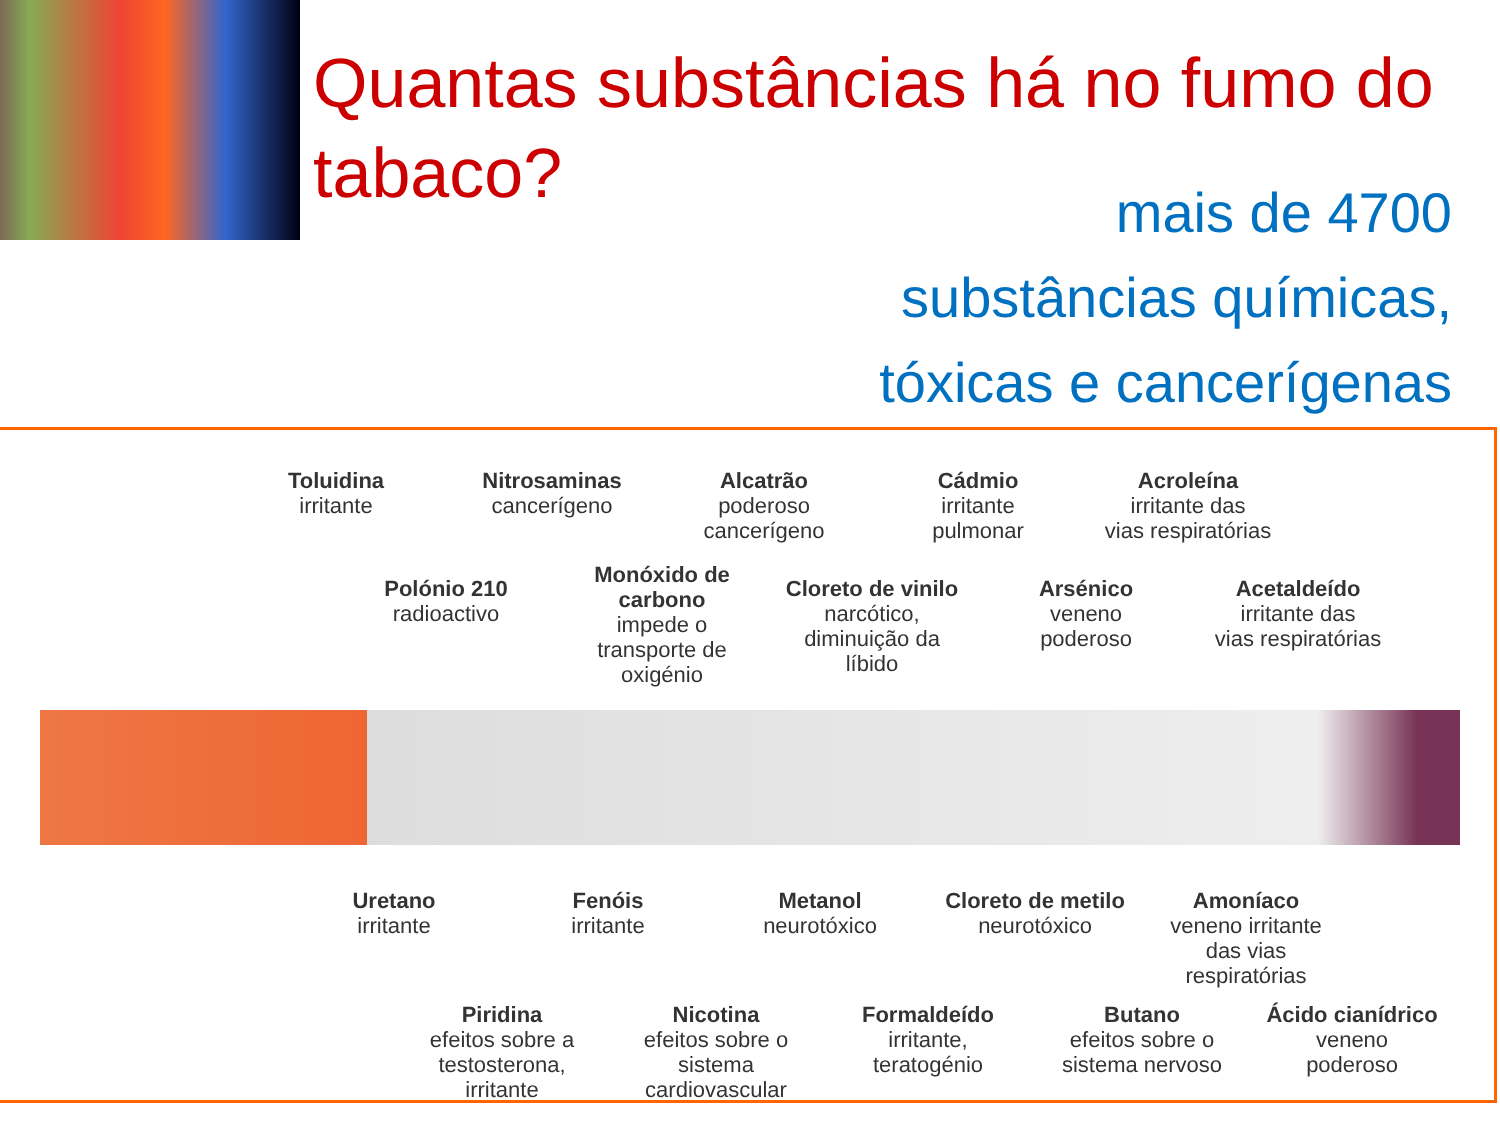Quantas substâncias há no fumo do tabaco?
mais de 4700
substâncias químicas,
tóxicas e cancerígenas
Toluidina
irritante
Nitrosaminas
cancerígeno
Alcatrão
poderoso
cancerígeno
Cádmio
irritante
pulmonar
Acroleína
irritante das
vias respiratórias
Polónio 210
radioactivo
Monóxido de carbono
impede o transporte de oxigénio
Cloreto de vinilo
narcótico, diminuição da líbido
Arsénico
veneno
poderoso
Acetaldeído
irritante das
vias respiratórias
Uretano
irritante
Fenóis
irritante
Metanol
neurotóxico
Cloreto de metilo
neurotóxico
Amoníaco
veneno irritante das vias respiratórias
Piridina
efeitos sobre a testosterona, irritante
Nicotina
efeitos sobre o sistema cardiovascular
Formaldeído
irritante,
teratogénio
Butano
efeitos sobre o sistema nervoso
Ácido cianídrico
veneno
poderoso